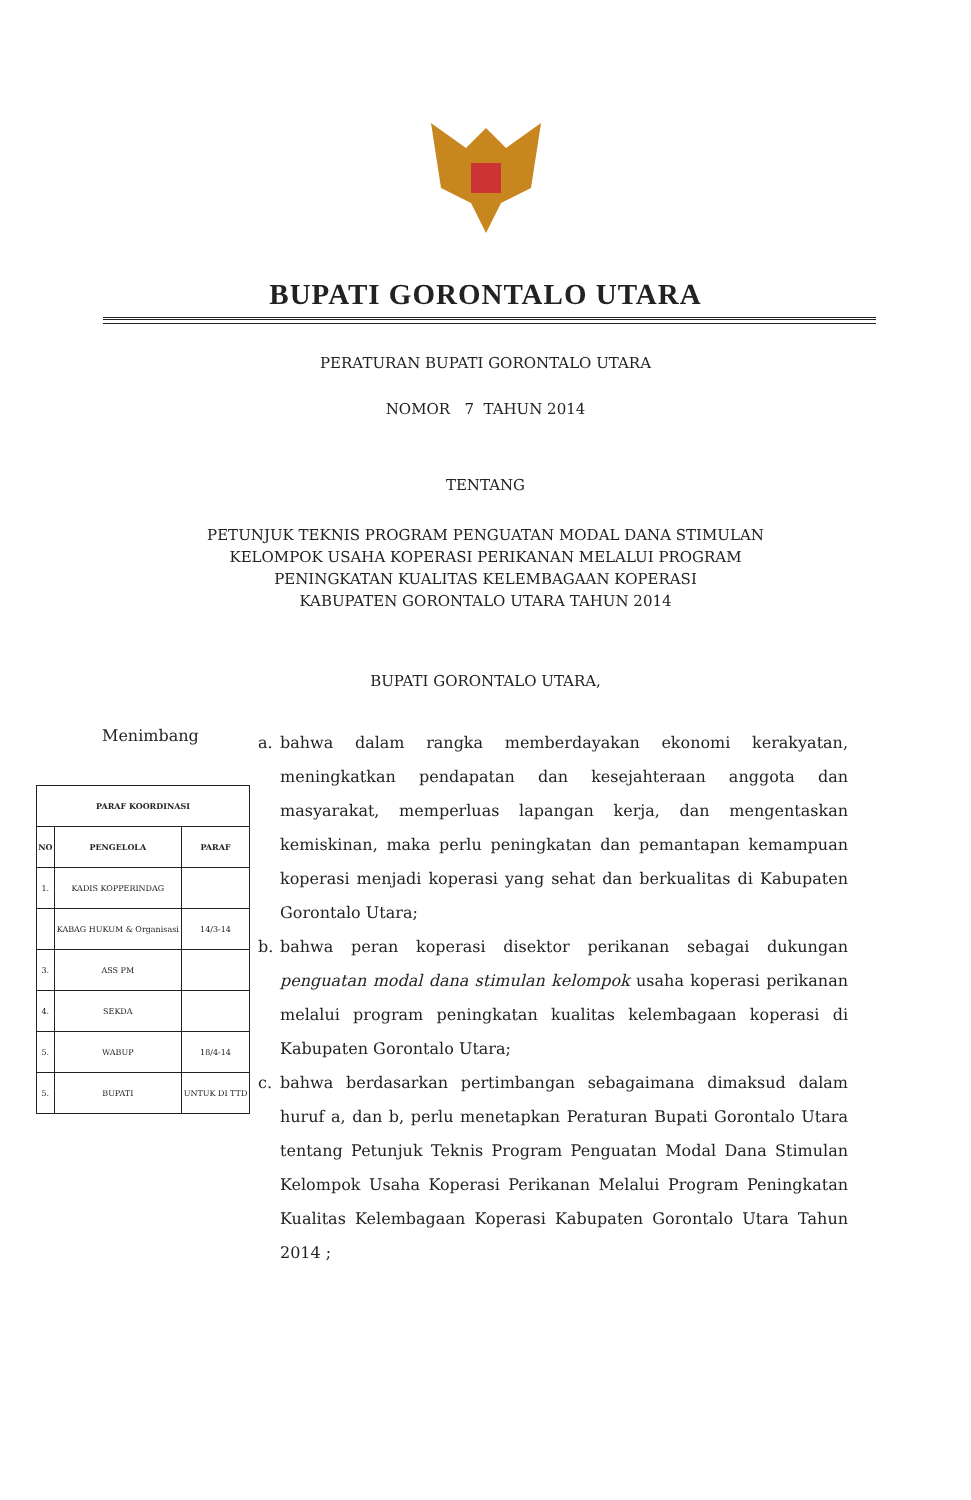BUPATI GORONTALO UTARA
PERATURAN BUPATI GORONTALO UTARA
NOMOR 7 TAHUN 2014
TENTANG
PETUNJUK TEKNIS PROGRAM PENGUATAN MODAL DANA STIMULAN
KELOMPOK USAHA KOPERASI PERIKANAN MELALUI PROGRAM
PENINGKATAN KUALITAS KELEMBAGAAN KOPERASI
KABUPATEN GORONTALO UTARA TAHUN 2014
BUPATI GORONTALO UTARA,
Menimbang
| PARAF KOORDINASI | | |
| --- | --- | --- |
| NO | PENGELOLA | PARAF |
| 1. | KADIS KOPPERINDAG | |
| | KABAG HUKUM & Organisasi | 14/3-14 |
| 3. | ASS PM | |
| 4. | SEKDA | |
| 5. | WABUP | 18/4-14 |
| 5. | BUPATI | UNTUK DI TTD |
a. bahwa dalam rangka memberdayakan ekonomi kerakyatan, meningkatkan pendapatan dan kesejahteraan anggota dan masyarakat, memperluas lapangan kerja, dan mengentaskan kemiskinan, maka perlu peningkatan dan pemantapan kemampuan koperasi menjadi koperasi yang sehat dan berkualitas di Kabupaten Gorontalo Utara;
b. bahwa peran koperasi disektor perikanan sebagai dukungan penguatan modal dana stimulan kelompok usaha koperasi perikanan melalui program peningkatan kualitas kelembagaan koperasi di Kabupaten Gorontalo Utara;
c. bahwa berdasarkan pertimbangan sebagaimana dimaksud dalam huruf a, dan b, perlu menetapkan Peraturan Bupati Gorontalo Utara tentang Petunjuk Teknis Program Penguatan Modal Dana Stimulan Kelompok Usaha Koperasi Perikanan Melalui Program Peningkatan Kualitas Kelembagaan Koperasi Kabupaten Gorontalo Utara Tahun 2014 ;